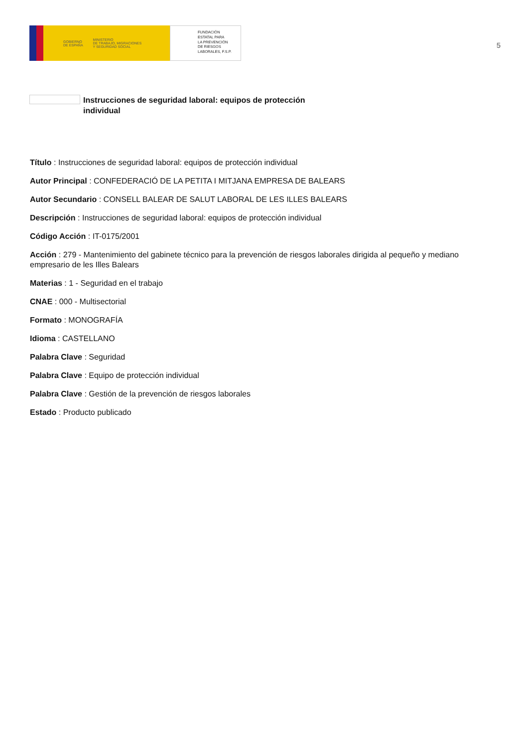GOBIERNO
DE ESPAÑA MINISTERIO
DE TRABAJO, MIGRACIONES
Y SEGURIDAD SOCIAL
FUNDACIÓN
ESTATAL PARA
LA PREVENCIÓN
DE RIESGOS
LABORALES, F.S.P.
5
Instrucciones de seguridad laboral: equipos de protección individual
Título : Instrucciones de seguridad laboral: equipos de protección individual
Autor Principal : CONFEDERACIÓ DE LA PETITA I MITJANA EMPRESA DE BALEARS
Autor Secundario : CONSELL BALEAR DE SALUT LABORAL DE LES ILLES BALEARS
Descripción : Instrucciones de seguridad laboral: equipos de protección individual
Código Acción : IT-0175/2001
Acción : 279 - Mantenimiento del gabinete técnico para la prevención de riesgos laborales dirigida al pequeño y mediano empresario de les Illes Balears
Materias : 1 - Seguridad en el trabajo
CNAE : 000 - Multisectorial
Formato : MONOGRAFÍA
Idioma : CASTELLANO
Palabra Clave : Seguridad
Palabra Clave : Equipo de protección individual
Palabra Clave : Gestión de la prevención de riesgos laborales
Estado : Producto publicado